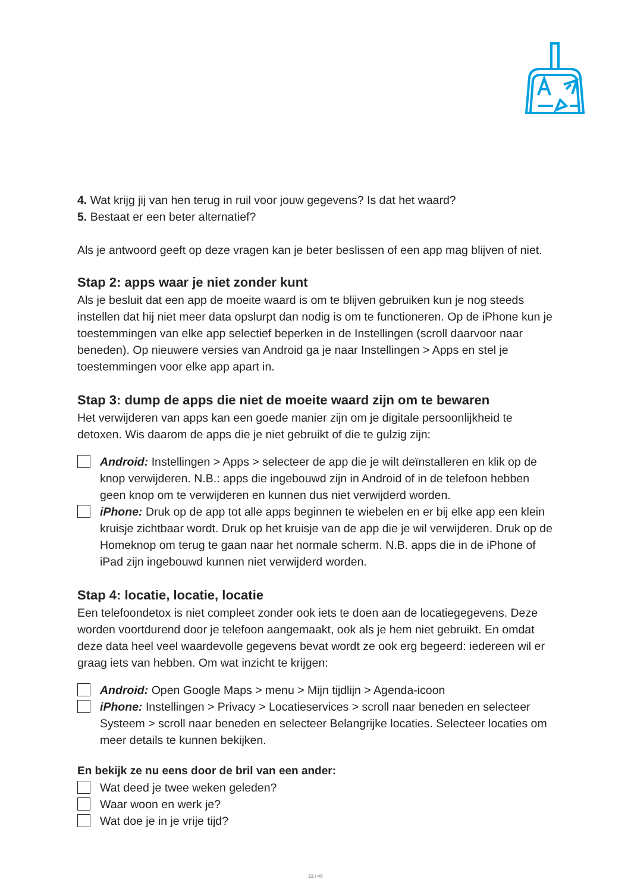4. Wat krijg jij van hen terug in ruil voor jouw gegevens? Is dat het waard?
5. Bestaat er een beter alternatief?
Als je antwoord geeft op deze vragen kan je beter beslissen of een app mag blijven of niet.
Stap 2: apps waar je niet zonder kunt
Als je besluit dat een app de moeite waard is om te blijven gebruiken kun je nog steeds instellen dat hij niet meer data opslurpt dan nodig is om te functioneren. Op de iPhone kun je toestemmingen van elke app selectief beperken in de Instellingen (scroll daarvoor naar beneden). Op nieuwere versies van Android ga je naar Instellingen > Apps en stel je toestemmingen voor elke app apart in.
Stap 3: dump de apps die niet de moeite waard zijn om te bewaren
Het verwijderen van apps kan een goede manier zijn om je digitale persoonlijkheid te detoxen. Wis daarom de apps die je niet gebruikt of die te gulzig zijn:
Android: Instellingen > Apps > selecteer de app die je wilt deïnstalleren en klik op de knop verwijderen. N.B.: apps die ingebouwd zijn in Android of in de telefoon hebben geen knop om te verwijderen en kunnen dus niet verwijderd worden.
iPhone: Druk op de app tot alle apps beginnen te wiebelen en er bij elke app een klein kruisje zichtbaar wordt. Druk op het kruisje van de app die je wil verwijderen. Druk op de Homeknop om terug te gaan naar het normale scherm. N.B. apps die in de iPhone of iPad zijn ingebouwd kunnen niet verwijderd worden.
Stap 4: locatie, locatie, locatie
Een telefoondetox is niet compleet zonder ook iets te doen aan de locatiegegevens. Deze worden voortdurend door je telefoon aangemaakt, ook als je hem niet gebruikt. En omdat deze data heel veel waardevolle gegevens bevat wordt ze ook erg begeerd: iedereen wil er graag iets van hebben. Om wat inzicht te krijgen:
Android: Open Google Maps > menu > Mijn tijdlijn > Agenda-icoon
iPhone: Instellingen > Privacy > Locatieservices > scroll naar beneden en selecteer Systeem > scroll naar beneden en selecteer Belangrijke locaties. Selecteer locaties om meer details te kunnen bekijken.
En bekijk ze nu eens door de bril van een ander:
Wat deed je twee weken geleden?
Waar woon en werk je?
Wat doe je in je vrije tijd?
23 / 40